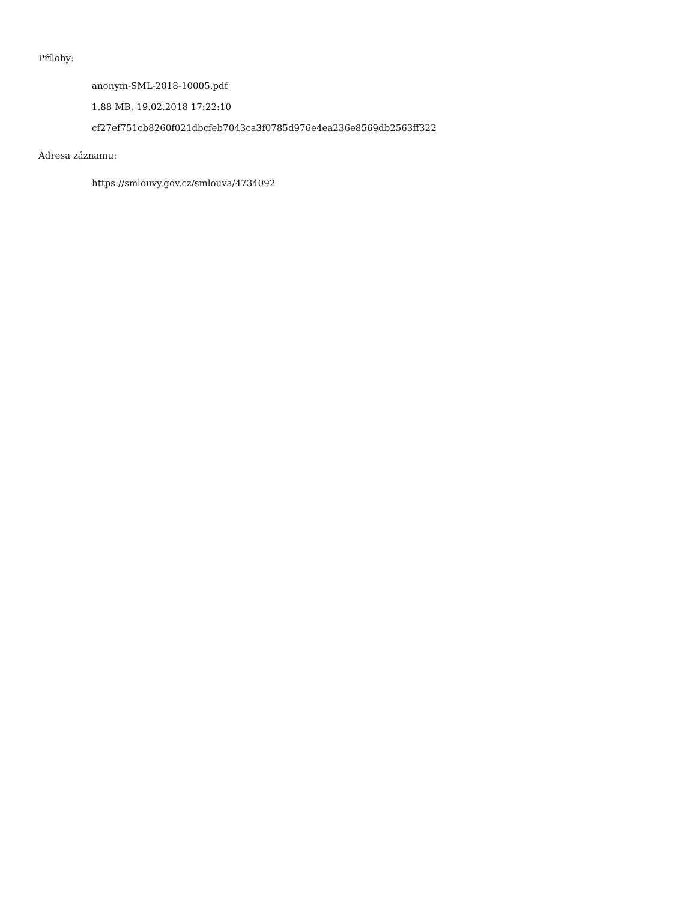Přílohy:
anonym-SML-2018-10005.pdf
1.88 MB, 19.02.2018 17:22:10
cf27ef751cb8260f021dbcfeb7043ca3f0785d976e4ea236e8569db2563ff322
Adresa záznamu:
https://smlouvy.gov.cz/smlouva/4734092